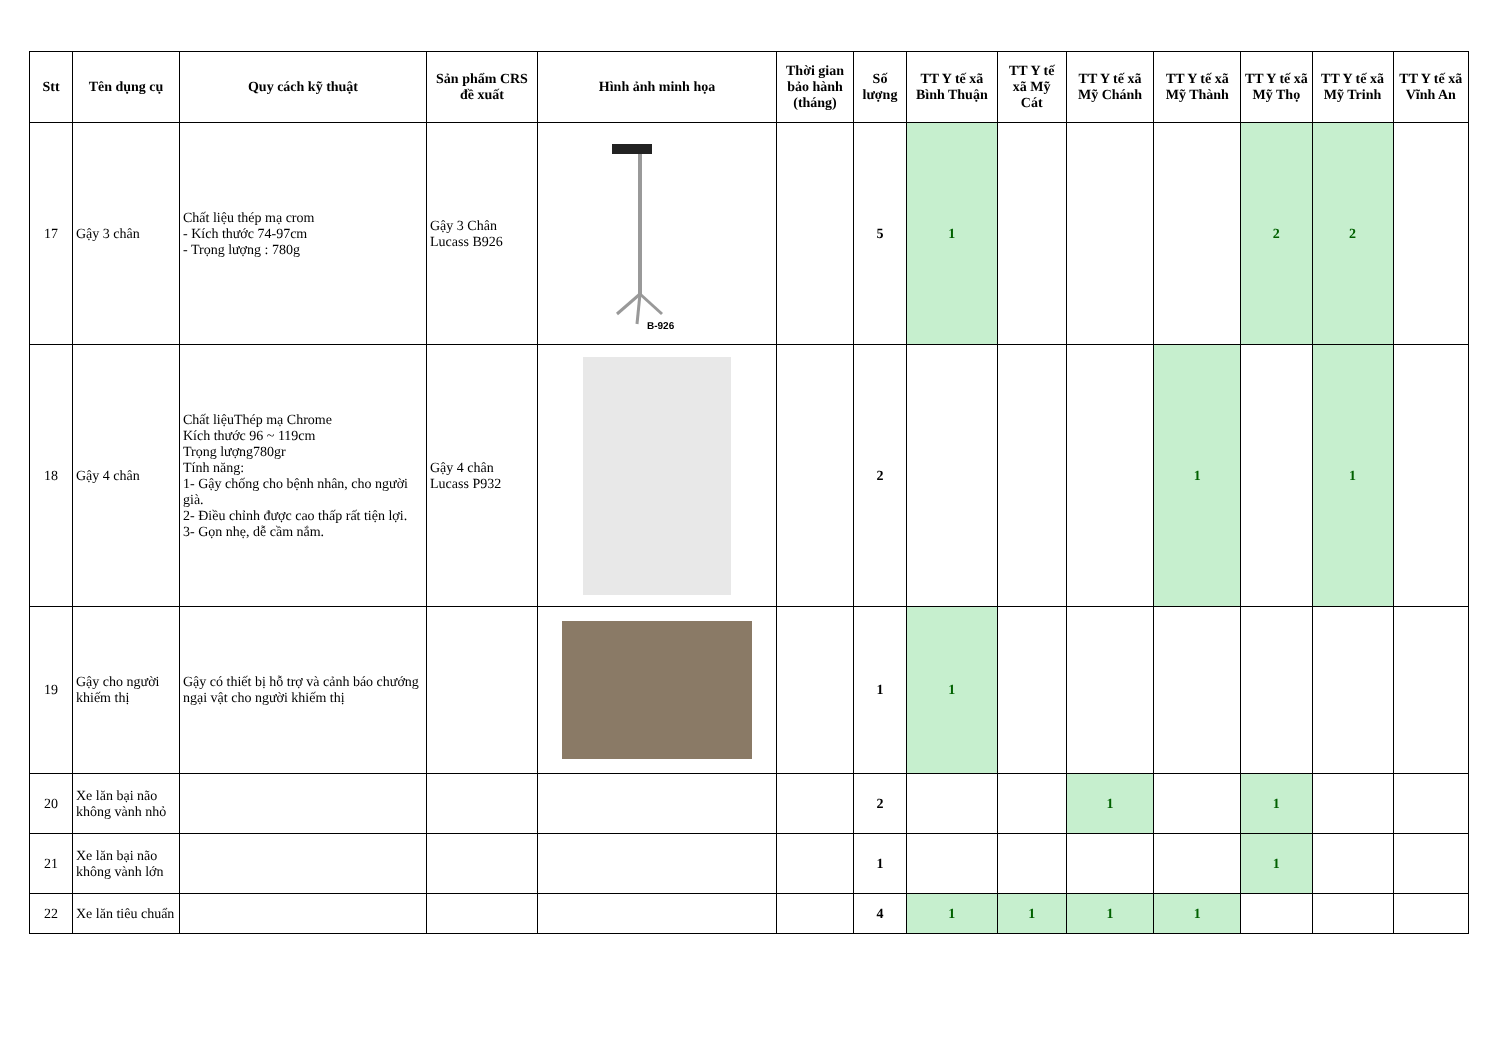| Stt | Tên dụng cụ | Quy cách kỹ thuật | Sản phẩm CRS đề xuất | Hình ảnh minh họa | Thời gian bảo hành (tháng) | Số lượng | TT Y tế xã Bình Thuận | TT Y tế xã Mỹ Cát | TT Y tế xã Mỹ Chánh | TT Y tế xã Mỹ Thành | TT Y tế xã Mỹ Thọ | TT Y tế xã Mỹ Trinh | TT Y tế xã Vĩnh An |
| --- | --- | --- | --- | --- | --- | --- | --- | --- | --- | --- | --- | --- | --- |
| 17 | Gậy 3 chân | Chất liệu thép mạ crom - Kích thước 74-97cm - Trọng lượng : 780g | Gậy 3 Chân Lucass B926 | B-926 | | 5 | 1 | | | | 2 | 2 | |
| 18 | Gậy 4 chân | Chất liệuThép mạ Chrome Kích thước 96 ~ 119cm Trọng lượng780gr Tính năng: 1- Gậy chống cho bệnh nhân, cho người già. 2- Điều chỉnh được cao thấp rất tiện lợi. 3- Gọn nhẹ, dễ cầm nắm. | Gậy 4 chân Lucass P932 | | | 2 | | | | 1 | | 1 | |
| 19 | Gậy cho người khiếm thị | Gậy có thiết bị hỗ trợ và cảnh báo chướng ngại vật cho người khiếm thị | | | | 1 | 1 | | | | | | |
| 20 | Xe lăn bại não không vành nhỏ | | | | | 2 | | | 1 | | 1 | | |
| 21 | Xe lăn bại não không vành lớn | | | | | 1 | | | | | 1 | | |
| 22 | Xe lăn tiêu chuẩn | | | | | 4 | 1 | 1 | 1 | 1 | | | |